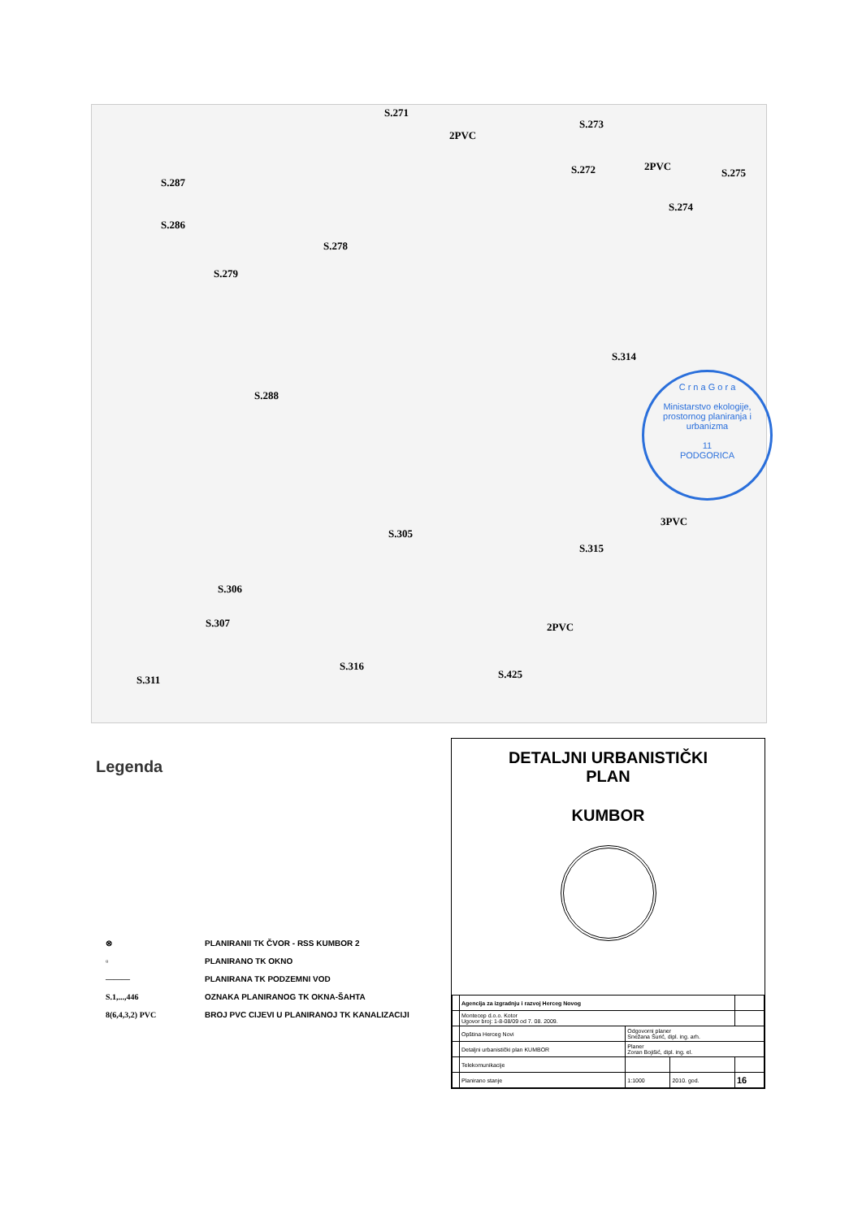S.271
S.273
S.272 S.275
S.274
S.287
S.286
S.278
S.279
S.314
S.288
S.305
S.315
S.306
S.307
S.316
S.425 S.311
2PVC
2PVC
3PVC
2PVC
C r n a G o r a
Ministarstvo ekologije, prostornog planiranja i urbanizma
11
PODGORICA
Legenda
⊗ PLANIRANII TK ČVOR - RSS KUMBOR 2
▫ PLANIRANO TK OKNO
——— PLANIRANA TK PODZEMNI VOD
S.1,...,446 OZNAKA PLANIRANOG TK OKNA-ŠAHTA
8(6,4,3,2) PVC BROJ PVC CIJEVI U PLANIRANOJ TK KANALIZACIJI
DETALJNI URBANISTIČKI
PLAN
KUMBOR
| | Agencija za izgradnju i razvoj Herceg Novog | | | |
| | Montecep d.o.o. Kotor Ugovor broj: 1-8-08/09 od 7. 08. 2009. | | | |
| | Opština Herceg Novi | Odgovorni planer Snežana Šurić, dipl. ing. arh. | | |
| | Detaljni urbanistički plan KUMBOR | Planer Zoran Bojišić, dipl. ing. el. | | |
| | Telekomunikacije | | | |
| | Planirano stanje | 1:1000 | 2010. god. | 16 |